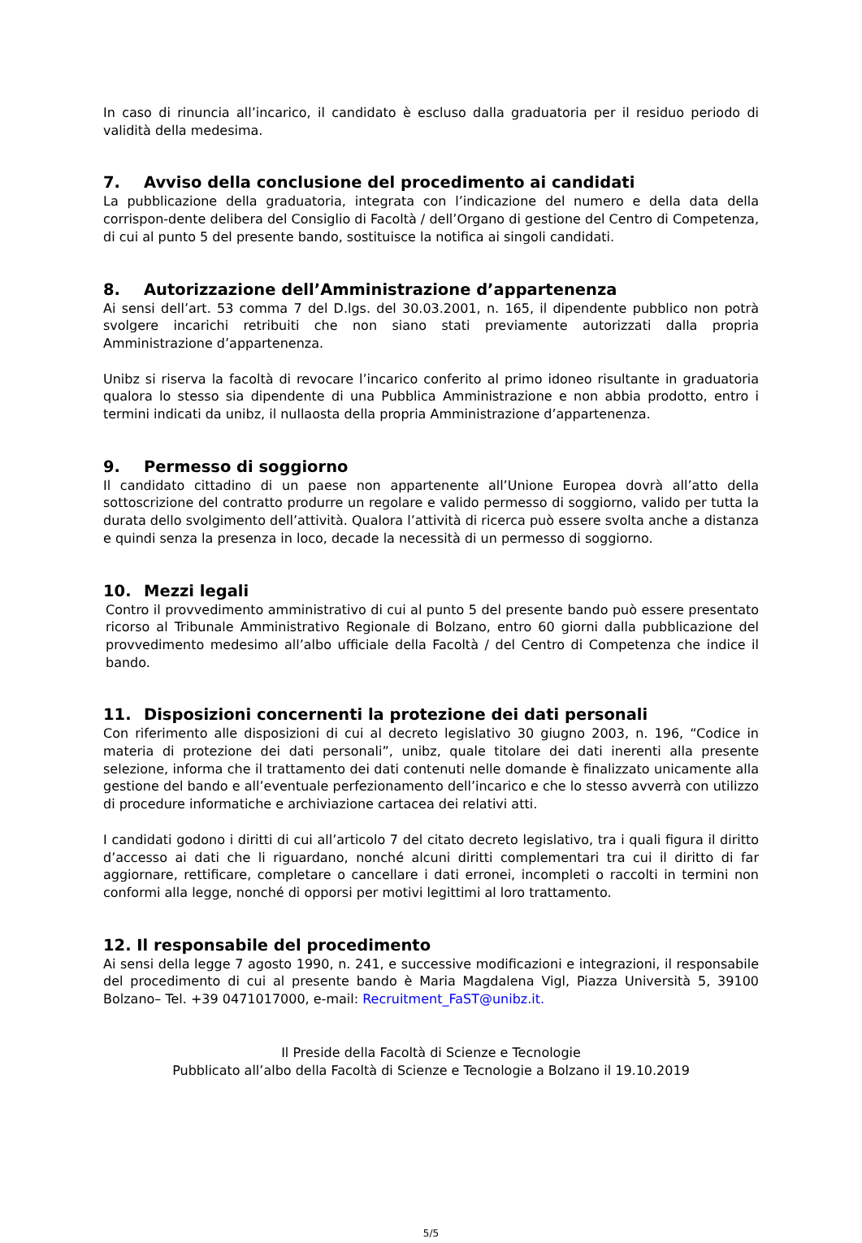In caso di rinuncia all’incarico, il candidato è escluso dalla graduatoria per il residuo periodo di validità della medesima.
7. Avviso della conclusione del procedimento ai candidati
La pubblicazione della graduatoria, integrata con l’indicazione del numero e della data della corrispon-dente delibera del Consiglio di Facoltà / dell’Organo di gestione del Centro di Competenza, di cui al punto 5 del presente bando, sostituisce la notifica ai singoli candidati.
8. Autorizzazione dell’Amministrazione d’appartenenza
Ai sensi dell’art. 53 comma 7 del D.lgs. del 30.03.2001, n. 165, il dipendente pubblico non potrà svolgere incarichi retribuiti che non siano stati previamente autorizzati dalla propria Amministrazione d’appartenenza.
Unibz si riserva la facoltà di revocare l’incarico conferito al primo idoneo risultante in graduatoria qualora lo stesso sia dipendente di una Pubblica Amministrazione e non abbia prodotto, entro i termini indicati da unibz, il nullaosta della propria Amministrazione d’appartenenza.
9. Permesso di soggiorno
Il candidato cittadino di un paese non appartenente all’Unione Europea dovrà all’atto della sottoscrizione del contratto produrre un regolare e valido permesso di soggiorno, valido per tutta la durata dello svolgimento dell’attività. Qualora l’attività di ricerca può essere svolta anche a distanza e quindi senza la presenza in loco, decade la necessità di un permesso di soggiorno.
10. Mezzi legali
Contro il provvedimento amministrativo di cui al punto 5 del presente bando può essere presentato ricorso al Tribunale Amministrativo Regionale di Bolzano, entro 60 giorni dalla pubblicazione del provvedimento medesimo all’albo ufficiale della Facoltà / del Centro di Competenza che indice il bando.
11. Disposizioni concernenti la protezione dei dati personali
Con riferimento alle disposizioni di cui al decreto legislativo 30 giugno 2003, n. 196, “Codice in materia di protezione dei dati personali”, unibz, quale titolare dei dati inerenti alla presente selezione, informa che il trattamento dei dati contenuti nelle domande è finalizzato unicamente alla gestione del bando e all’eventuale perfezionamento dell’incarico e che lo stesso avverrà con utilizzo di procedure informatiche e archiviazione cartacea dei relativi atti.
I candidati godono i diritti di cui all’articolo 7 del citato decreto legislativo, tra i quali figura il diritto d’accesso ai dati che li riguardano, nonché alcuni diritti complementari tra cui il diritto di far aggiornare, rettificare, completare o cancellare i dati erronei, incompleti o raccolti in termini non conformi alla legge, nonché di opporsi per motivi legittimi al loro trattamento.
12. Il responsabile del procedimento
Ai sensi della legge 7 agosto 1990, n. 241, e successive modificazioni e integrazioni, il responsabile del procedimento di cui al presente bando è Maria Magdalena Vigl, Piazza Università 5, 39100 Bolzano– Tel. +39 0471017000, e-mail: Recruitment_FaST@unibz.it.
Il Preside della Facoltà di Scienze e Tecnologie
Pubblicato all’albo della Facoltà di Scienze e Tecnologie a Bolzano il 19.10.2019
5/5